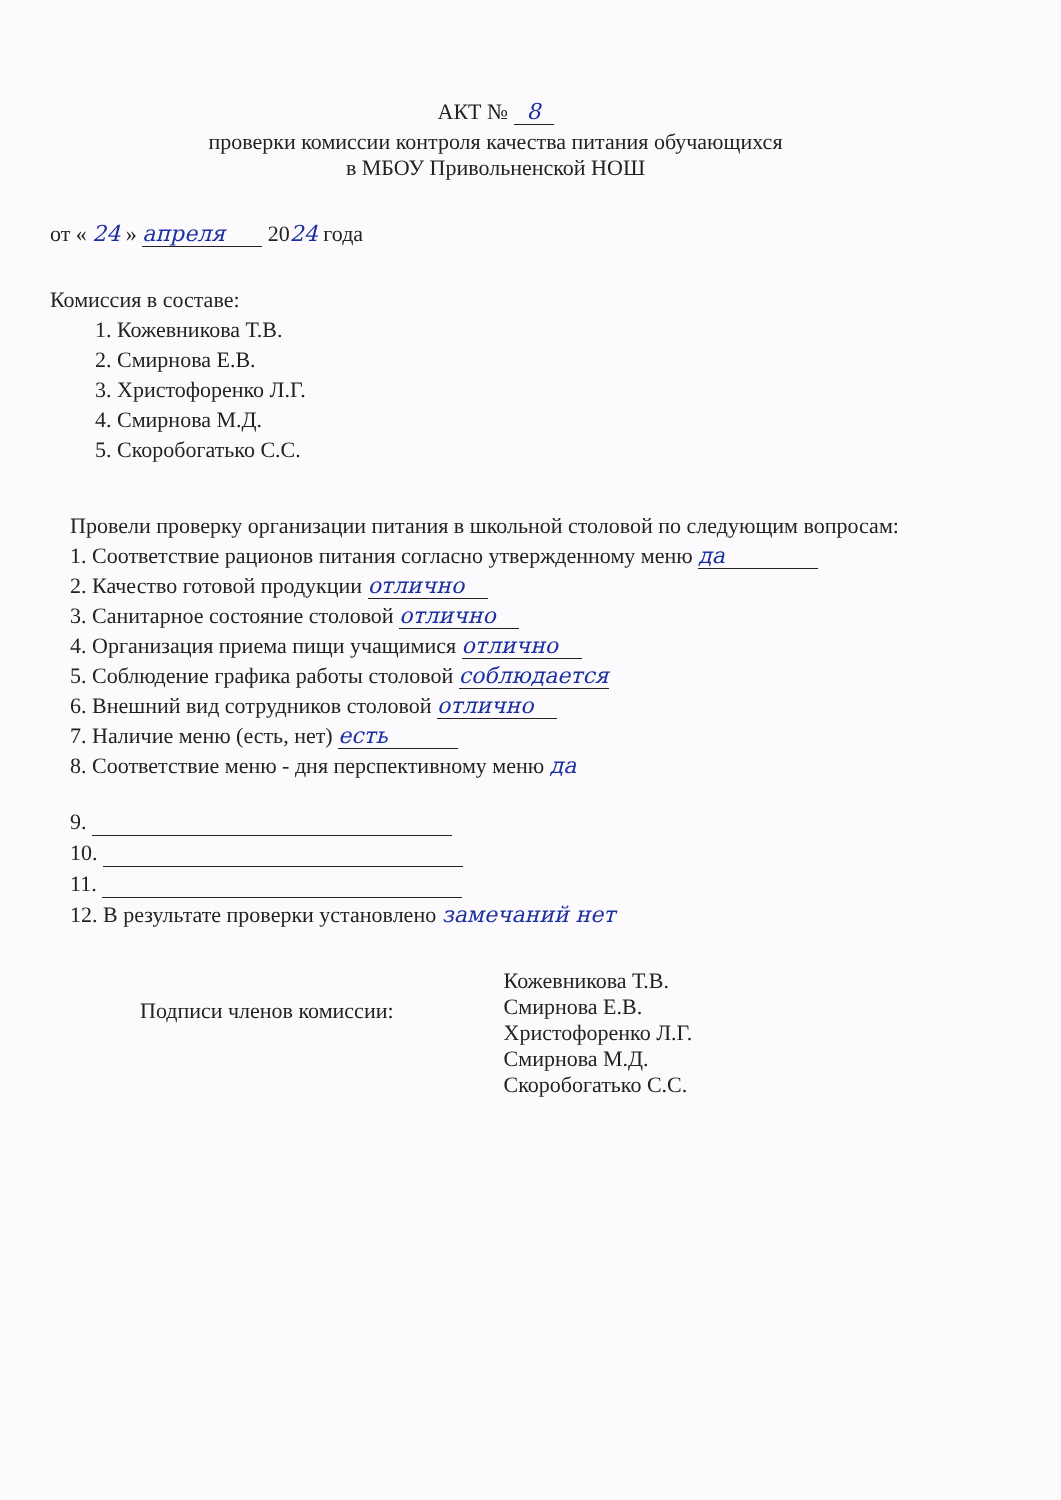АКТ № 8
проверки комиссии контроля качества питания обучающихся
в МБОУ Привольненской НОШ
от « 24 » апреля 2024 года
Комиссия в составе:
1. Кожевникова Т.В.
2. Смирнова Е.В.
3. Христофоренко Л.Г.
4. Смирнова М.Д.
5. Скоробогатько С.С.
Провели проверку организации питания в школьной столовой по следующим вопросам:
1. Соответствие рационов питания согласно утвержденному меню да
2. Качество готовой продукции отлично
3. Санитарное состояние столовой отлично
4. Организация приема пищи учащимися отлично
5. Соблюдение графика работы столовой соблюдается
6. Внешний вид сотрудников столовой отлично
7. Наличие меню (есть, нет) есть
8. Соответствие меню - дня перспективному меню да
9.
10.
11.
12. В результате проверки установлено замечаний нет
Подписи членов комиссии:
Кожевникова Т.В.
Смирнова Е.В.
Христофоренко Л.Г.
Смирнова М.Д.
Скоробогатько С.С.